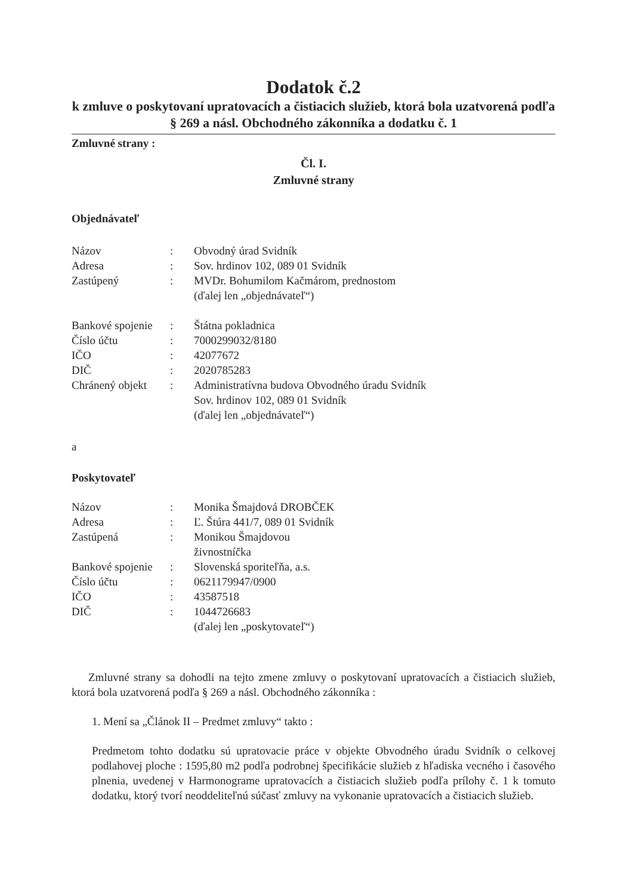Dodatok č.2
k zmluve o poskytovaní upratovacích a čistiacich služieb, ktorá bola uzatvorená podľa § 269 a násl. Obchodného zákonníka a dodatku č. 1
Zmluvné strany :
Čl. I.
Zmluvné strany
Objednávateľ
| Názov | : | Obvodný úrad Svidník |
| Adresa | : | Sov. hrdinov 102, 089 01 Svidník |
| Zastúpený | : | MVDr. Bohumilom Kačmárom, prednostom (ďalej len „objednávateľ“) |
| Bankové spojenie | : | Štátna pokladnica |
| Číslo účtu | : | 7000299032/8180 |
| IČO | : | 42077672 |
| DIČ | : | 2020785283 |
| Chránený objekt | : | Administratívna budova Obvodného úradu Svidník Sov. hrdinov 102, 089 01 Svidník (ďalej len „objednávateľ“) |
a
Poskytovateľ
| Názov | : | Monika Šmajdová DROBČEK |
| Adresa | : | Ľ. Štúra 441/7, 089 01 Svidník |
| Zastúpená | : | Monikou Šmajdovou živnostníčka |
| Bankové spojenie | : | Slovenská sporiteľňa, a.s. |
| Číslo účtu | : | 0621179947/0900 |
| IČO | : | 43587518 |
| DIČ | : | 1044726683 (ďalej len „poskytovateľ“) |
Zmluvné strany sa dohodli na tejto zmene zmluvy o poskytovaní upratovacích a čistiacich služieb, ktorá bola uzatvorená podľa § 269 a násl. Obchodného zákonníka :
1. Mení sa „Článok II – Predmet zmluvy“ takto :
Predmetom tohto dodatku sú upratovacie práce v objekte Obvodného úradu Svidník o celkovej podlahovej ploche : 1595,80 m2 podľa podrobnej špecifikácie služieb z hľadiska vecného i časového plnenia, uvedenej v Harmonograme upratovacích a čistiacich služieb podľa prílohy č. 1 k tomuto dodatku, ktorý tvorí neoddeliteľnú súčasť zmluvy na vykonanie upratovacích a čistiacich služieb.